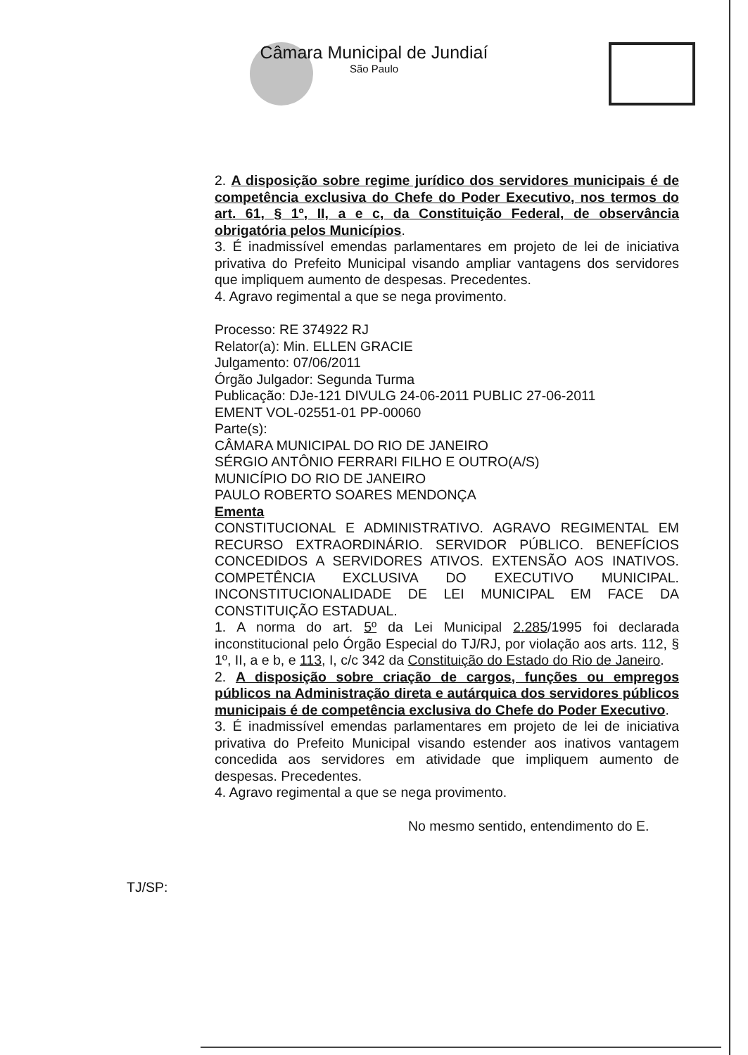Câmara Municipal de Jundiaí
São Paulo
2. A disposição sobre regime jurídico dos servidores municipais é de competência exclusiva do Chefe do Poder Executivo, nos termos do art. 61, § 1º, II, a e c, da Constituição Federal, de observância obrigatória pelos Municípios.
3. É inadmissível emendas parlamentares em projeto de lei de iniciativa privativa do Prefeito Municipal visando ampliar vantagens dos servidores que impliquem aumento de despesas. Precedentes.
4. Agravo regimental a que se nega provimento.
Processo: RE 374922 RJ
Relator(a): Min. ELLEN GRACIE
Julgamento: 07/06/2011
Órgão Julgador: Segunda Turma
Publicação: DJe-121 DIVULG 24-06-2011 PUBLIC 27-06-2011
EMENT VOL-02551-01 PP-00060
Parte(s):
CÂMARA MUNICIPAL DO RIO DE JANEIRO
SÉRGIO ANTÔNIO FERRARI FILHO E OUTRO(A/S)
MUNICÍPIO DO RIO DE JANEIRO
PAULO ROBERTO SOARES MENDONÇA
Ementa
CONSTITUCIONAL E ADMINISTRATIVO. AGRAVO REGIMENTAL EM RECURSO EXTRAORDINÁRIO. SERVIDOR PÚBLICO. BENEFÍCIOS CONCEDIDOS A SERVIDORES ATIVOS. EXTENSÃO AOS INATIVOS. COMPETÊNCIA EXCLUSIVA DO EXECUTIVO MUNICIPAL. INCONSTITUCIONALIDADE DE LEI MUNICIPAL EM FACE DA CONSTITUIÇÃO ESTADUAL.
1. A norma do art. 5º da Lei Municipal 2.285/1995 foi declarada inconstitucional pelo Órgão Especial do TJ/RJ, por violação aos arts. 112, § 1º, II, a e b, e 113, I, c/c 342 da Constituição do Estado do Rio de Janeiro.
2. A disposição sobre criação de cargos, funções ou empregos públicos na Administração direta e autárquica dos servidores públicos municipais é de competência exclusiva do Chefe do Poder Executivo.
3. É inadmissível emendas parlamentares em projeto de lei de iniciativa privativa do Prefeito Municipal visando estender aos inativos vantagem concedida aos servidores em atividade que impliquem aumento de despesas. Precedentes.
4. Agravo regimental a que se nega provimento.
No mesmo sentido, entendimento do E.
TJ/SP: